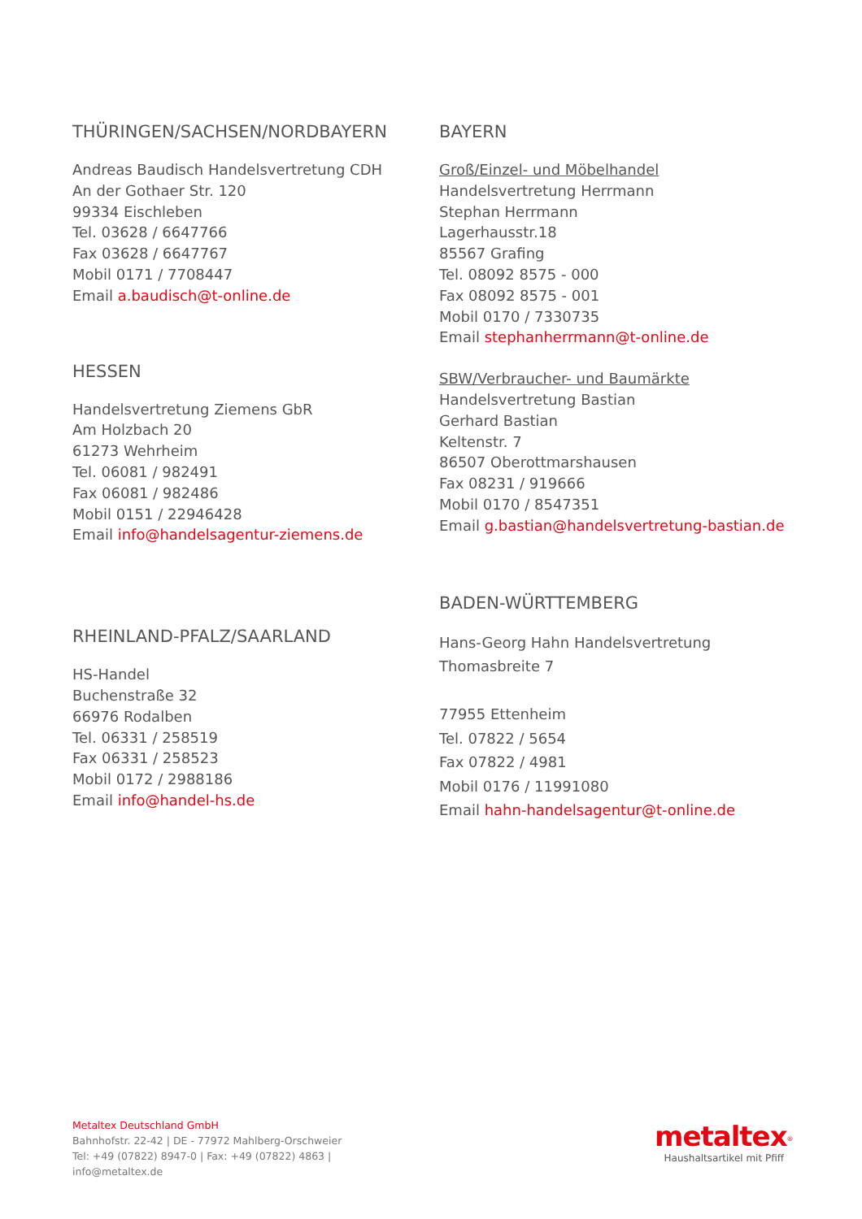THÜRINGEN/SACHSEN/NORDBAYERN
Andreas Baudisch Handelsvertretung CDH
An der Gothaer Str. 120
99334 Eischleben
Tel. 03628 / 6647766
Fax 03628 / 6647767
Mobil 0171 / 7708447
Email a.baudisch@t-online.de
HESSEN
Handelsvertretung Ziemens GbR
Am Holzbach 20
61273 Wehrheim
Tel. 06081 / 982491
Fax 06081 / 982486
Mobil 0151 / 22946428
Email info@handelsagentur-ziemens.de
RHEINLAND-PFALZ/SAARLAND
HS-Handel
Buchenstraße 32
66976 Rodalben
Tel. 06331 / 258519
Fax 06331 / 258523
Mobil 0172 / 2988186
Email info@handel-hs.de
BAYERN
Groß/Einzel- und Möbelhandel
Handelsvertretung Herrmann
Stephan Herrmann
Lagerhausstr.18
85567 Grafing
Tel. 08092 8575 - 000
Fax 08092 8575 - 001
Mobil 0170 / 7330735
Email stephanherrmann@t-online.de
SBW/Verbraucher- und Baumärkte
Handelsvertretung Bastian
Gerhard Bastian
Keltenstr. 7
86507 Oberottmarshausen
Fax 08231 / 919666
Mobil 0170 / 8547351
Email g.bastian@handelsvertretung-bastian.de
BADEN-WÜRTTEMBERG
Hans-Georg Hahn Handelsvertretung
Thomasbreite 7
77955 Ettenheim
Tel. 07822 / 5654
Fax 07822 / 4981
Mobil 0176 / 11991080
Email hahn-handelsagentur@t-online.de
Metaltex Deutschland GmbH
Bahnhofstr. 22-42 | DE - 77972 Mahlberg-Orschweier
Tel: +49 (07822) 8947-0 | Fax: +49 (07822) 4863 |
info@metaltex.de
metaltex<sup>®</sup>
Haushaltsartikel mit Pfiff